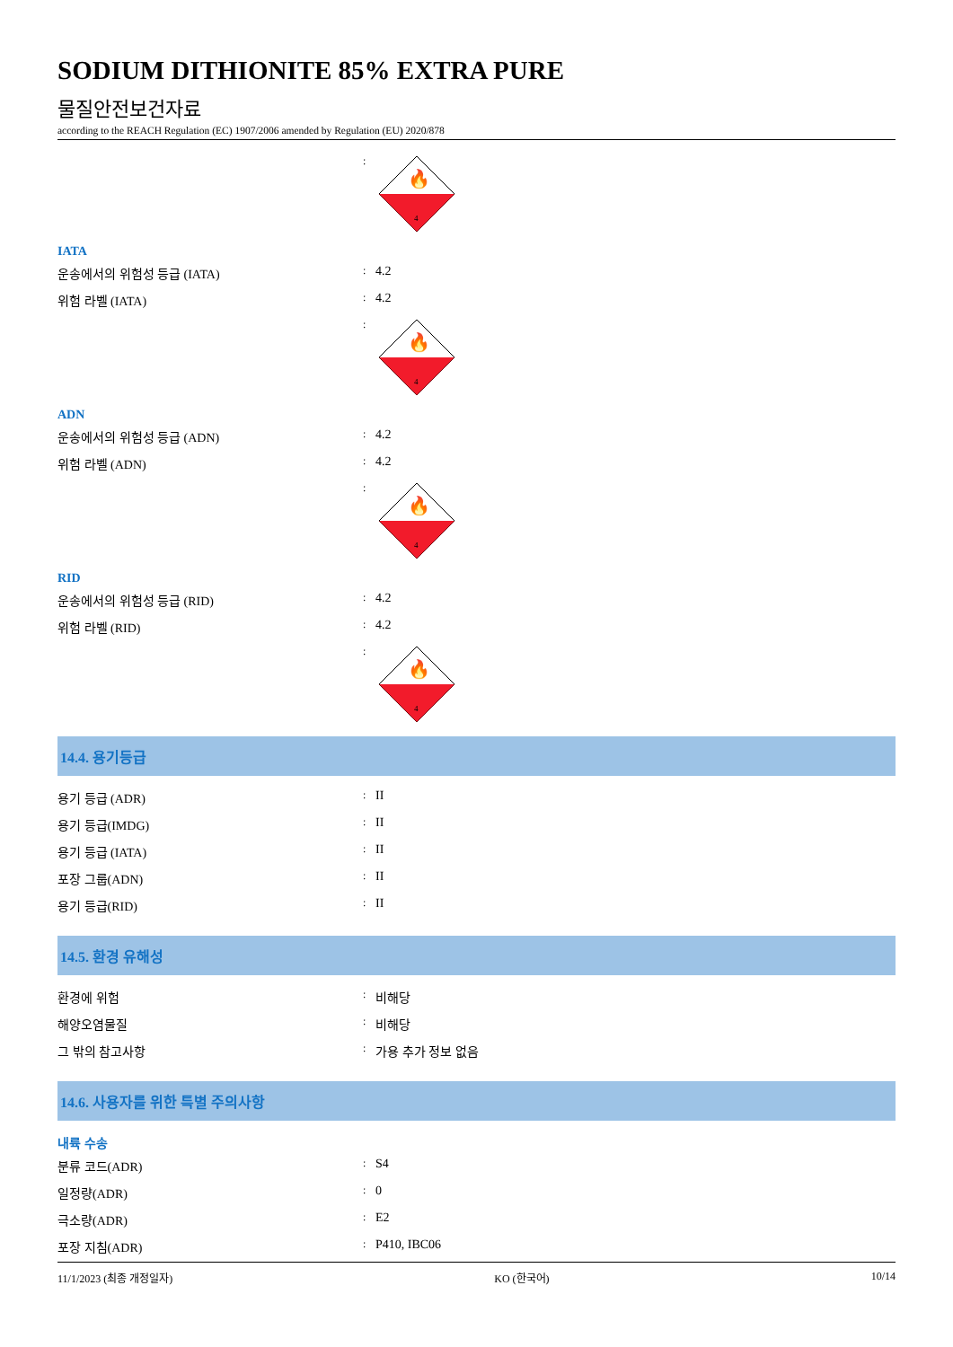SODIUM DITHIONITE 85% EXTRA PURE
물질안전보건자료
according to the REACH Regulation (EC) 1907/2006 amended by Regulation (EU) 2020/878
:
4
🔥
IATA
운송에서의 위험성 등급 (IATA)
:
4.2
위험 라벨 (IATA)
:
4.2
:
4
🔥
ADN
운송에서의 위험성 등급 (ADN)
:
4.2
위험 라벨 (ADN)
:
4.2
:
4
🔥
RID
운송에서의 위험성 등급 (RID)
:
4.2
위험 라벨 (RID)
:
4.2
:
4
🔥
14.4. 용기등급
용기 등급 (ADR)
:
II
용기 등급(IMDG)
:
II
용기 등급 (IATA)
:
II
포장 그룹(ADN)
:
II
용기 등급(RID)
:
II
14.5. 환경 유해성
환경에 위험
:
비해당
해양오염물질
:
비해당
그 밖의 참고사항
:
가용 추가 정보 없음
14.6. 사용자를 위한 특별 주의사항
내륙 수송
분류 코드(ADR)
:
S4
일정량(ADR)
:
0
극소량(ADR)
:
E2
포장 지침(ADR)
:
P410, IBC06
11/1/2023 (최종 개정일자) KO (한국어) 10/14